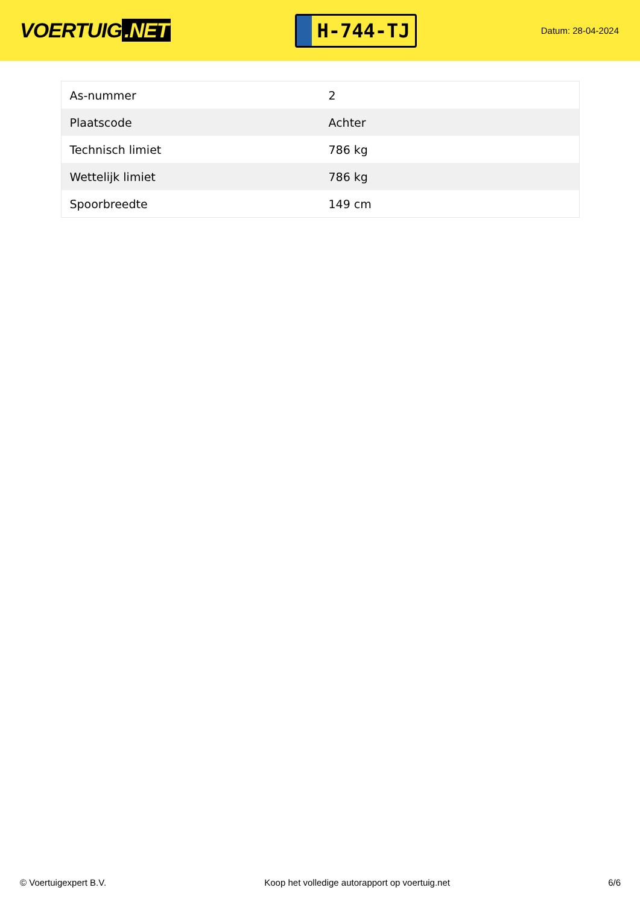VOERTUIG.NET
H-744-TJ
Datum: 28-04-2024
| As-nummer | 2 |
| Plaatscode | Achter |
| Technisch limiet | 786 kg |
| Wettelijk limiet | 786 kg |
| Spoorbreedte | 149 cm |
© Voertuigexpert B.V. Koop het volledige autorapport op voertuig.net 6/6